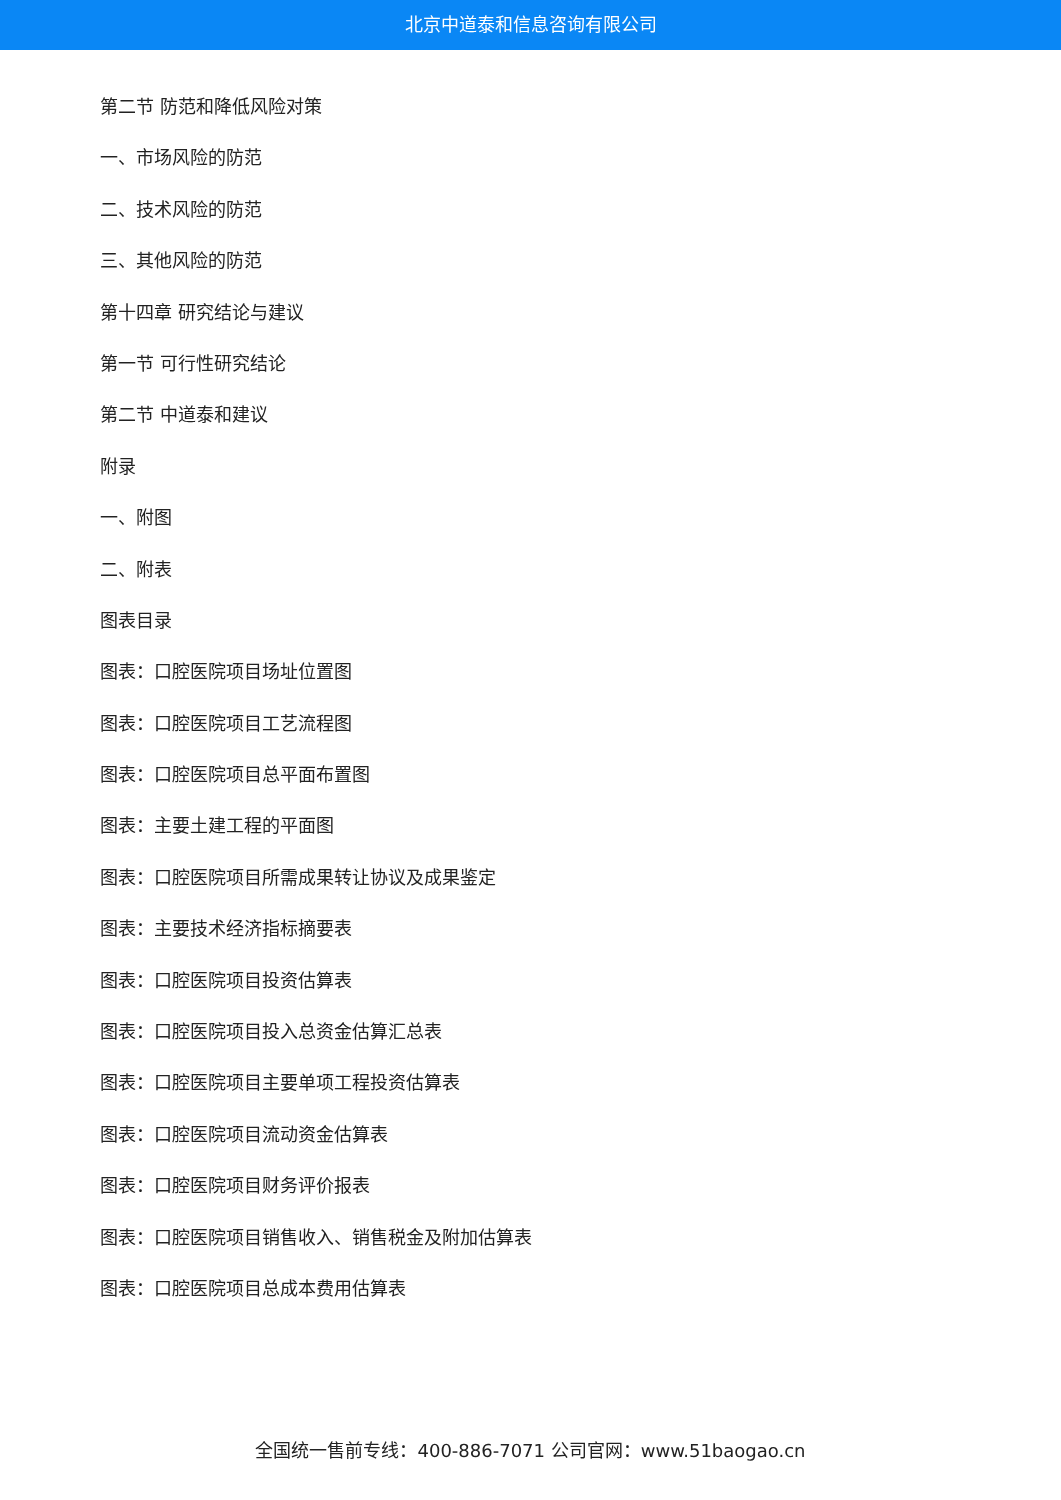北京中道泰和信息咨询有限公司
第二节 防范和降低风险对策
一、市场风险的防范
二、技术风险的防范
三、其他风险的防范
第十四章 研究结论与建议
第一节 可行性研究结论
第二节 中道泰和建议
附录
一、附图
二、附表
图表目录
图表：口腔医院项目场址位置图
图表：口腔医院项目工艺流程图
图表：口腔医院项目总平面布置图
图表：主要土建工程的平面图
图表：口腔医院项目所需成果转让协议及成果鉴定
图表：主要技术经济指标摘要表
图表：口腔医院项目投资估算表
图表：口腔医院项目投入总资金估算汇总表
图表：口腔医院项目主要单项工程投资估算表
图表：口腔医院项目流动资金估算表
图表：口腔医院项目财务评价报表
图表：口腔医院项目销售收入、销售税金及附加估算表
图表：口腔医院项目总成本费用估算表
全国统一售前专线：400-886-7071 公司官网：www.51baogao.cn